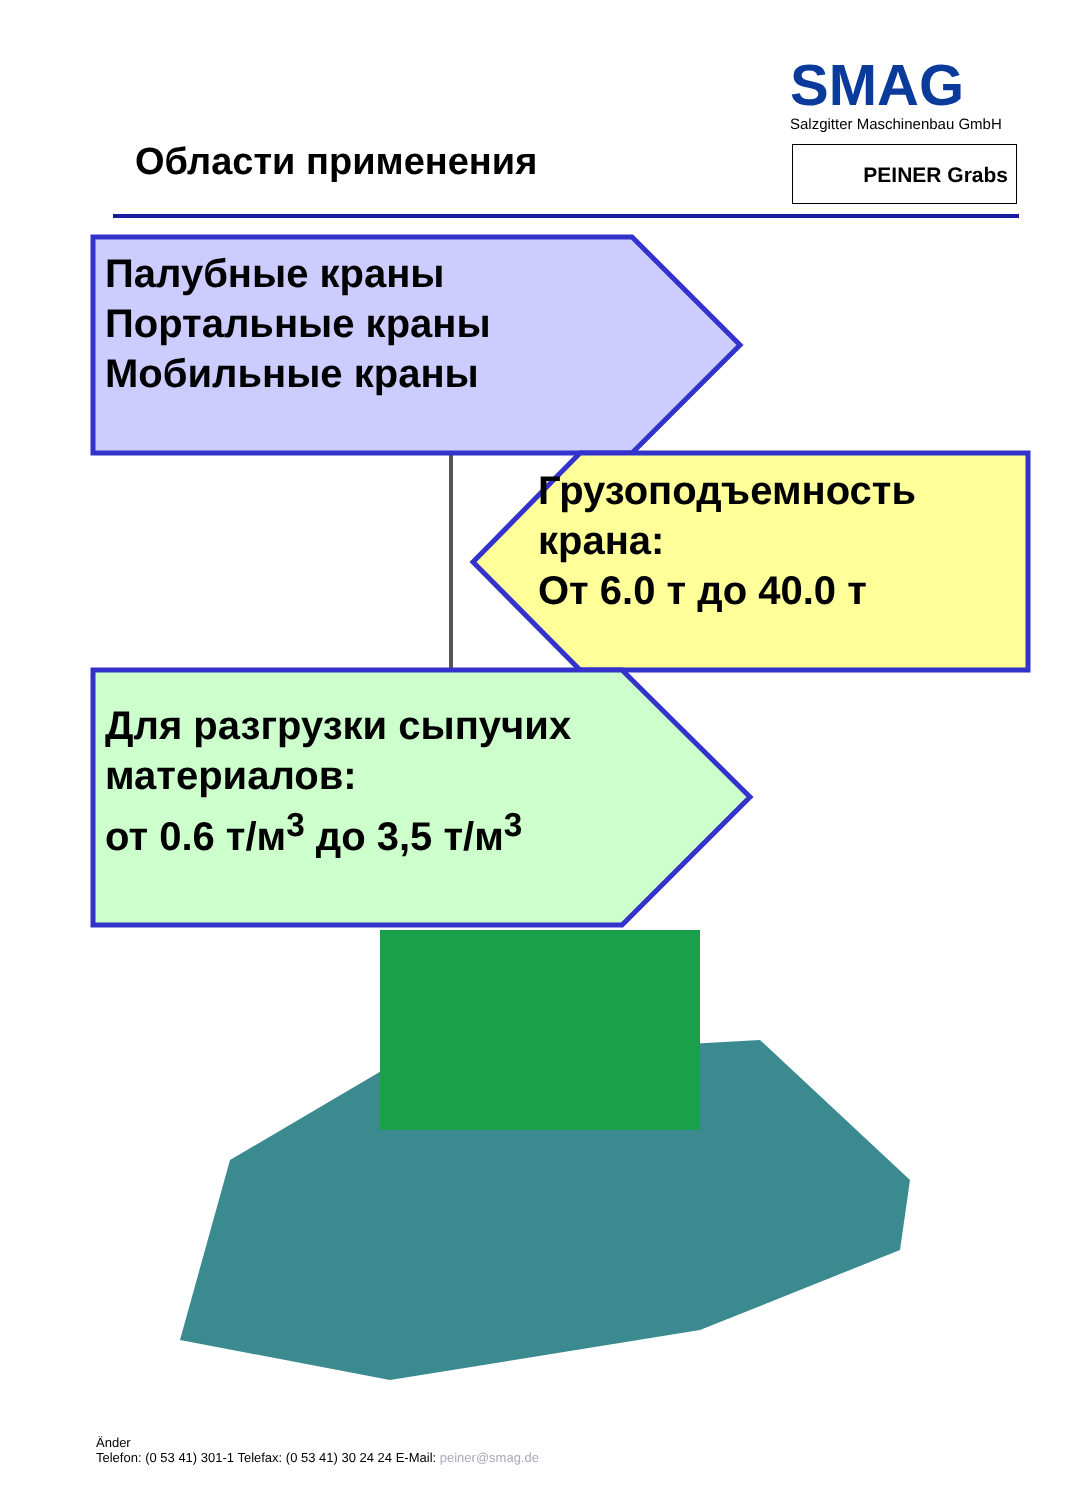SMAG
Salzgitter Maschinenbau GmbH
PEINER Grabs
Области применения
Палубные краны
Портальные краны
Мобильные краны
Грузоподъемность
крана:
От 6.0 т до 40.0 т
Для разгрузки сыпучих
материалов:
от 0.6 т/м<sup>3</sup> до 3,5 т/м<sup>3</sup>
Änder
Telefon: (0 53 41) 301-1 Telefax: (0 53 41) 30 24 24 E-Mail: peiner@smag.de